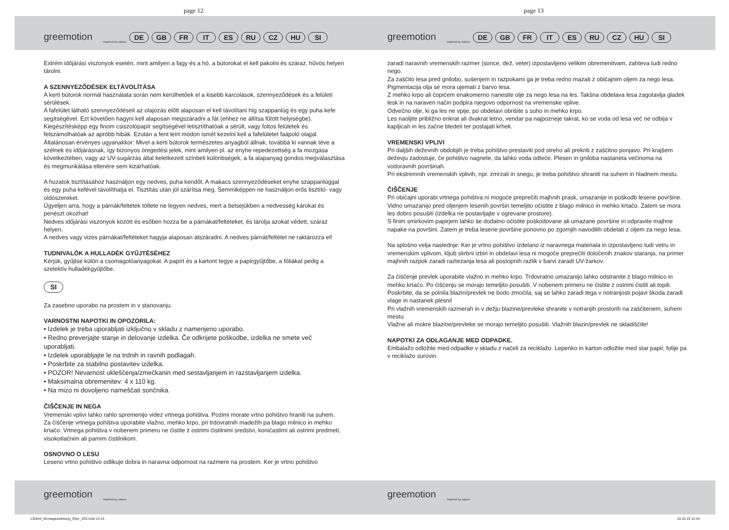page 12 page 13
greemotion
inspired by nature
DE GB FR IT ES RU CZ HU SI
greemotion
inspired by nature
DE GB FR IT ES RU CZ HU SI
Extrém időjárási viszonyok esetén, mint amilyen a fagy és a hó, a bútorokat el kell pakolni és száraz, hűvös helyen tárolni.
A SZENNYEZŐDÉSEK ELTÁVOLÍTÁSA
A kerti bútorok normál használata során nem kerülhetőek el a kisebb karcolások, szennyeződések és a felületi sérülések.
A fafelület látható szennyeződéseit az olajozás előtt alaposan el kell távolítani híg szappanlúg és egy puha kefe segítségével. Ezt követően hagyni kell alaposan megszáradni a fát (ehhez ne állítsa fűtött helyiségbe).
Kiegészítésképp egy finom csiszolópapír segítségével letisztíthatóak a sérült, vagy foltos felületek és felszámolhatóak az apróbb hibák. Ezután a fent leírt módon ismét kezelni kell a fafelületet faápoló olajjal.
Általánosan érvényes ugyanakkor: Mivel a kerti bútorok természetes anyagból állnak, továbbá ki vannak téve a szélnek és időjárásnak, így bizonyos öregedési jelek, mint amilyen pl. az enyhe repedezettség a fa mozgása következtében, vagy az UV-sugárzás által keletkezett színbeli különbségek, a fa alapanyag gondos megválasztása és megmunkálása ellenére sem kizárhatóak.
A huzatok tisztításához használjon egy nedves, puha kendőt. A makacs szennyeződéseket enyhe szappanlúggal és egy puha kefével távolíthatja el. Tisztítás után jól szárítsa meg. Semmiképpen ne használjon erős tisztító- vagy oldószereket.
Ügyeljen arra, hogy a párnák/feltétek töltete ne legyen nedves, mert a belsejükben a nedvesség károkat és penészt okozhat!
Nedves időjárási viszonyok között és esőben hozza be a párnákat/feltéteket, és tárolja azokat védett, száraz helyen.
A nedves vagy vizes párnákat/feltéteket hagyja alaposan átszáradni. A nedves párnát/feltétet ne raktározza el!
TUDNIVALÓK A HULLADÉK GYŰJTÉSÉHEZ
Kérjük, gyűjtse külön a csomagolóanyagokat. A papírt és a kartont tegye a papírgyűjtőbe, a fóliákat pedig a szelektív hulladékgyűjtőbe.
SI
Za zasebno uporabo na prostem in v stanovanju.
VARNOSTNI NAPOTKI IN OPOZORILA:
• Izdelek je treba uporabljati izključno v skladu z namenjeno uporabo.
• Redno preverjajte stanje in delovanje izdelka. Če odkrijete poškodbe, izdelka ne smete več uporabljati.
• Izdelek uporabljajte le na trdnih in ravnih podlagah.
• Poskrbite za stabilno postavitev izdelka.
• POZOR! Nevarnost ukleščenja/zmečkanin med sestavljanjem in razstavljanjem izdelka.
• Maksimalna obremenitev: 4 x 110 kg.
• Na mizo ni dovoljeno nameščati sončnika.
ČIŠČENJE IN NEGA
Vremenski vplivi lahko rahlo spremenijo videz vrtnega pohištva. Pozimi morate vrtno pohištvo hraniti na suhem.
Za čiščenje vrtnega pohištva uporabite vlažno, mehko krpo, pri trdovratnih madežih pa blago milnico in mehko krtačo. Vrtnega pohištva v nobenem primeru ne čistite z ostrimi čistilnimi sredstvi, koničastimi ali ostrimi predmeti, visokotlačnim ali parnim čistilnikom.
OSNOVNO O LESU
Leseno vrtno pohištvo odlikuje dobra in naravna odpornost na razmere na prostem. Ker je vrtno pohištvo
zaradi naravnih vremenskih razmer (sonce, dež, veter) izpostavljeno velikim obremenitvam, zahteva tudi redno nego.
Za zaščito lesa pred gnilobo, sušenjem in razpokami ga je treba redno mazati z običajnim oljem za nego lesa. Pigmentacija olja se mora ujemati z barvo lesa.
Z mehko krpo ali čopičem enakomerno nanesite olje za nego lesa na les. Takšna obdelava lesa zagotavlja gladek lesk in na naraven način podpira njegovo odpornost na vremenske vplive.
Odvečno olje, ki ga les ne vpije, po obdelavi obrišite s suho in mehko krpo.
Les naoljite približno enkrat ali dvakrat letno, vendar pa najpozneje takrat, ko se voda od lesa več ne odbija v kapljicah in les začne bledeti ter postajati krhek.
VREMENSKI VPLIVI
Pri daljših deževnih obdobjih je treba pohištvo prestaviti pod streho ali prekriti z zaščitno ponjavo. Pri krajšem deževju zadostuje, če pohištvo nagnete, da lahko voda odteče. Plesen in gniloba nastaneta večinoma na vodoravnih površinah.
Pri ekstremnih vremenskih vplivih, npr. zmrzali in snegu, je treba pohištvo shraniti na suhem in hladnem mestu.
ČIŠČENJE
Pri običajni uporabi vrtnega pohištva ni mogoče preprečiti majhnih prask, umazanije in poškodb lesene površine.
Vidno umazanijo pred oljenjem lesenih površin temeljito očistite z blago milnico in mehko krtačo. Zatem se mora les dobro posušiti (izdelka ne postavljajte v ogrevane prostore).
S finim smirkovim papirjem lahko še dodatno očistite poškodovane ali umazane površine in odpravite majhne napake na površini. Zatem je treba lesene površine ponovno po zgornjih navodilih obdelati z oljem za nego lesa.
Na splošno velja naslednje: Ker je vrtno pohištvo izdelano iz naravnega materiala in izpostavljeno tudi vetru in vremenskim vplivom, kljub skrbni izbiri in obdelavi lesa ni mogoče preprečiti določenih znakov staranja, na primer majhnih razpok zaradi raztezanja lesa ali postopnih razlik v barvi zaradi UV-žarkov.
Za čiščenje prevlek uporabite vlažno in mehko krpo. Trdovratno umazanijo lahko odstranite z blago milnico in mehko krtačo. Po čiščenju se morajo temeljito posušiti. V nobenem primeru ne čistite z ostrimi čistili ali topili.
Poskrbite, da se polnila blazin/prevlek ne bodo zmočila, saj se lahko zaradi tega v notranjosti pojavi škoda zaradi vlage in nastanek plesni!
Pri vlažnih vremenskih razmerah in v dežju blazine/prevleke shranite v notranjih prostorih na zaščitenem, suhem mestu.
Vlažne ali mokre blazine/prevleke se morajo temeljito posušiti. Vlažnih blazin/prevlek ne skladiščite!
NAPOTKI ZA ODLAGANJE MED ODPADKE.
Embalažo odložite med odpadke v skladu z načeli za reciklažo. Lepenko in karton odložite med star papir, folije pa v reciklažo surovin.
greemotion
inspired by nature
greemotion
inspired by nature
132644_Montageanleitung_9Spr_20S.indd 13-14
10.10.19 12:43